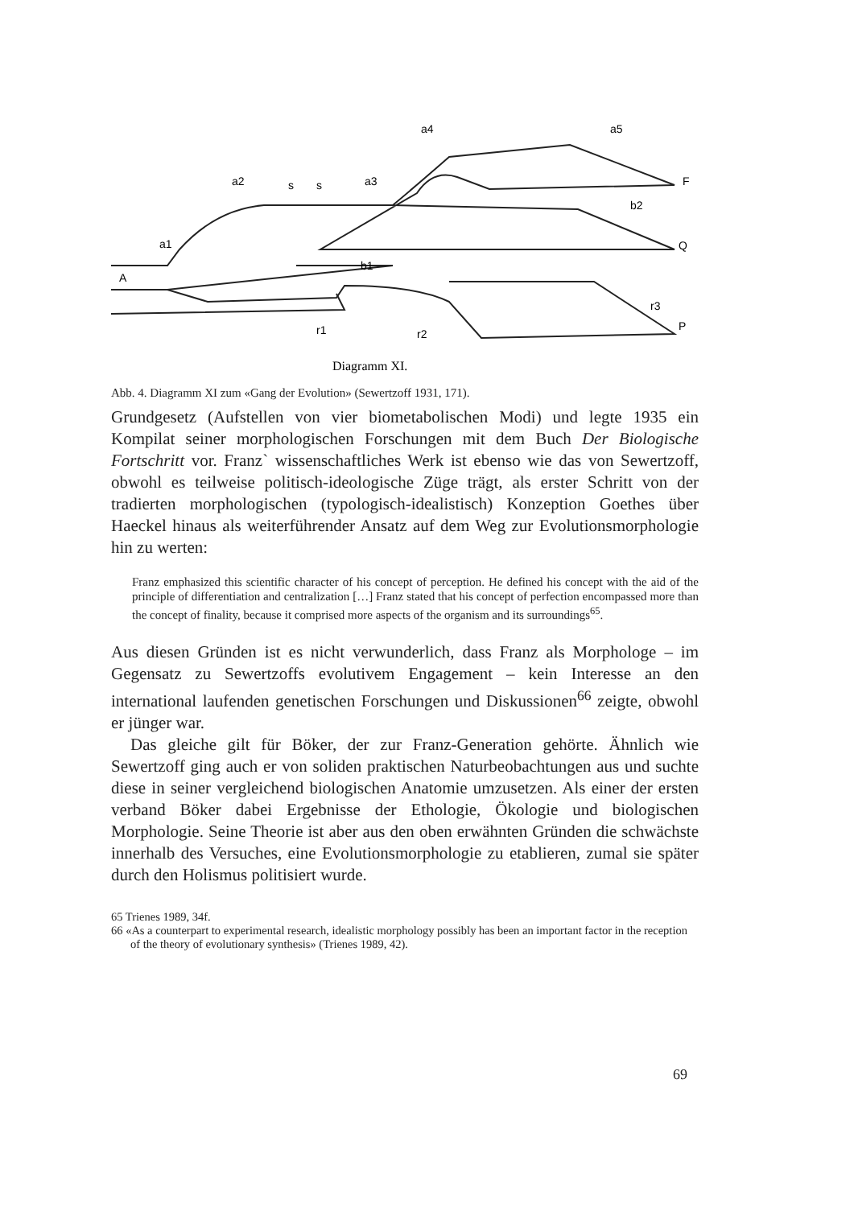a4
a5
a2
s
s
a3
F
b2
Q
a1
b1
A
r3
P
r1
r2
Diagramm XI.
Abb. 4. Diagramm XI zum «Gang der Evolution» (Sewertzoff 1931, 171).
Grundgesetz (Aufstellen von vier biometabolischen Modi) und legte 1935 ein Kompilat seiner morphologischen Forschungen mit dem Buch Der Biologische Fortschritt vor. Franz` wissenschaftliches Werk ist ebenso wie das von Sewertzoff, obwohl es teilweise politisch-ideologische Züge trägt, als erster Schritt von der tradierten morphologischen (typologisch-idealistisch) Konzeption Goethes über Haeckel hinaus als weiterführender Ansatz auf dem Weg zur Evolutionsmorphologie hin zu werten:
Franz emphasized this scientific character of his concept of perception. He defined his concept with the aid of the principle of differentiation and centralization […] Franz stated that his concept of perfection encompassed more than the concept of finality, because it comprised more aspects of the organism and its surroundings<sup>65</sup>.
Aus diesen Gründen ist es nicht verwunderlich, dass Franz als Morphologe – im Gegensatz zu Sewertzoffs evolutivem Engagement – kein Interesse an den international laufenden genetischen Forschungen und Diskussionen<sup>66</sup> zeigte, obwohl er jünger war.
Das gleiche gilt für Böker, der zur Franz-Generation gehörte. Ähnlich wie Sewertzoff ging auch er von soliden praktischen Naturbeobachtungen aus und suchte diese in seiner vergleichend biologischen Anatomie umzusetzen. Als einer der ersten verband Böker dabei Ergebnisse der Ethologie, Ökologie und biologischen Morphologie. Seine Theorie ist aber aus den oben erwähnten Gründen die schwächste innerhalb des Versuches, eine Evolutionsmorphologie zu etablieren, zumal sie später durch den Holismus politisiert wurde.
65 Trienes 1989, 34f.
66 «As a counterpart to experimental research, idealistic morphology possibly has been an important factor in the reception of the theory of evolutionary synthesis» (Trienes 1989, 42).
69